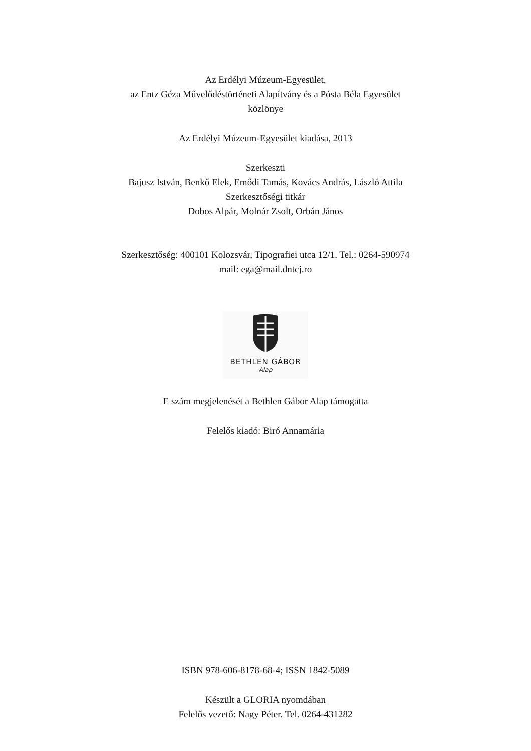Az Erdélyi Múzeum-Egyesület,
az Entz Géza Művelődéstörténeti Alapítvány és a Pósta Béla Egyesület
közlönye
Az Erdélyi Múzeum-Egyesület kiadása, 2013
Szerkeszti
Bajusz István, Benkő Elek, Emődi Tamás, Kovács András, László Attila
Szerkesztőségi titkár
Dobos Alpár, Molnár Zsolt, Orbán János
Szerkesztőség: 400101 Kolozsvár, Tipografiei utca 12/1. Tel.: 0264-590974
mail: ega@mail.dntcj.ro
BETHLEN GÁBOR
Alap
E szám megjelenését a Bethlen Gábor Alap támogatta
Felelős kiadó: Biró Annamária
ISBN 978-606-8178-68-4; ISSN 1842-5089
Készült a GLORIA nyomdában
Felelős vezető: Nagy Péter. Tel. 0264-431282